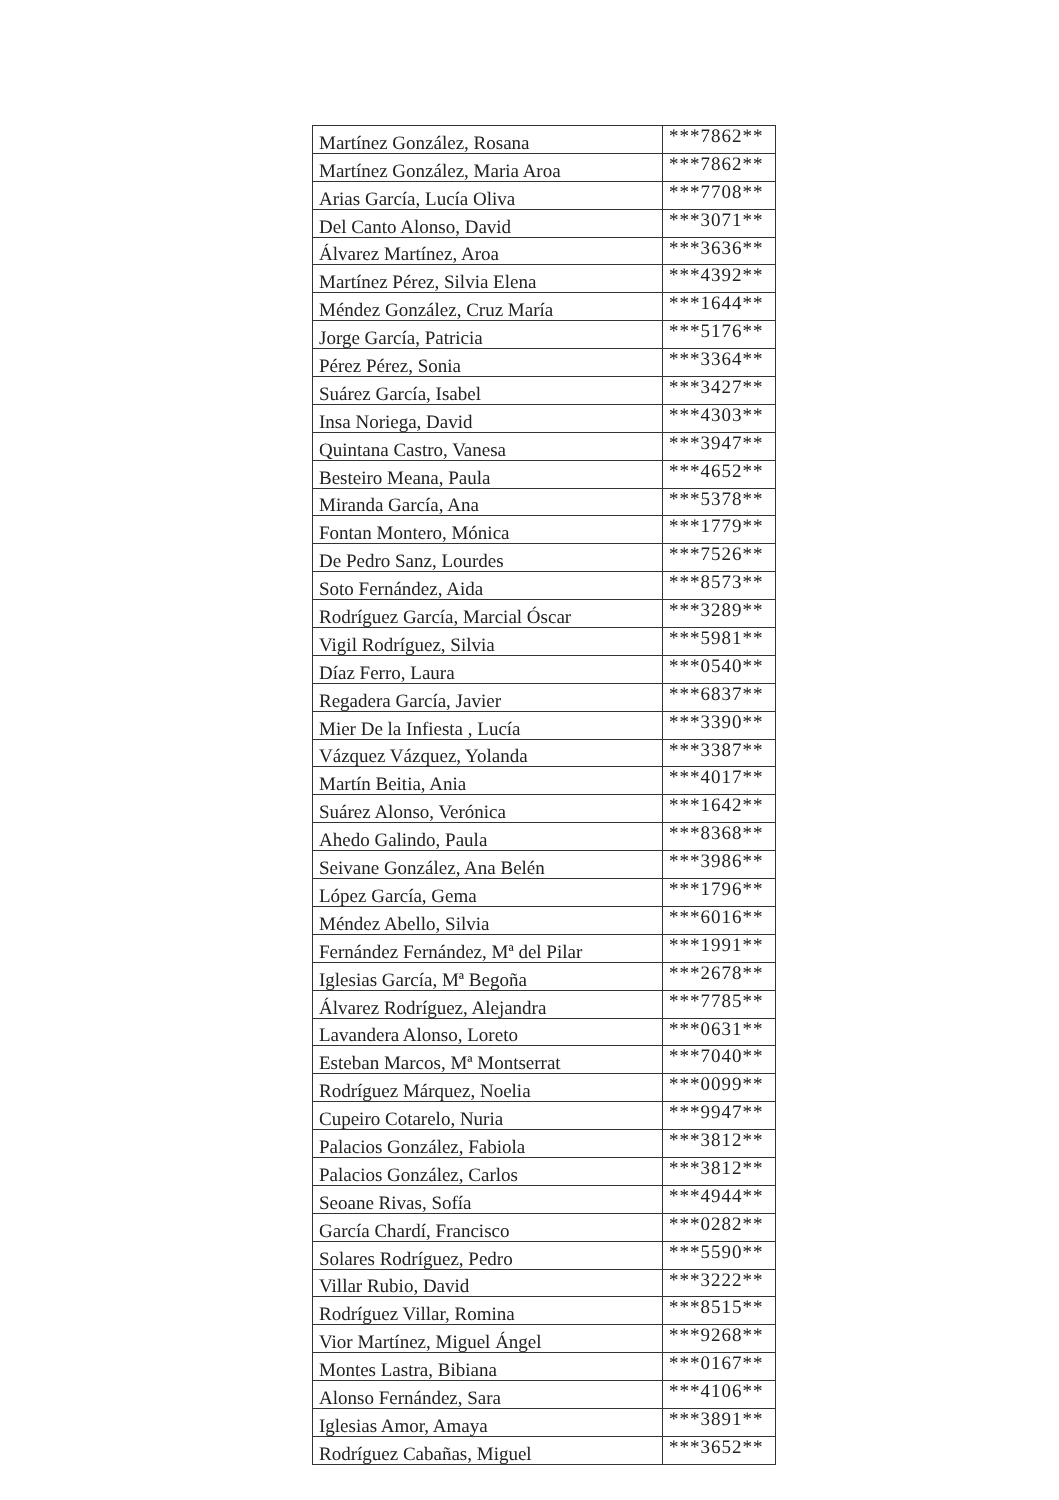| Martínez González, Rosana | ***7862** |
| Martínez González, Maria Aroa | ***7862** |
| Arias García, Lucía Oliva | ***7708** |
| Del Canto Alonso, David | ***3071** |
| Álvarez Martínez, Aroa | ***3636** |
| Martínez Pérez, Silvia Elena | ***4392** |
| Méndez González, Cruz María | ***1644** |
| Jorge García, Patricia | ***5176** |
| Pérez Pérez, Sonia | ***3364** |
| Suárez García, Isabel | ***3427** |
| Insa Noriega, David | ***4303** |
| Quintana Castro, Vanesa | ***3947** |
| Besteiro Meana, Paula | ***4652** |
| Miranda García, Ana | ***5378** |
| Fontan Montero, Mónica | ***1779** |
| De Pedro Sanz, Lourdes | ***7526** |
| Soto Fernández, Aida | ***8573** |
| Rodríguez García, Marcial Óscar | ***3289** |
| Vigil Rodríguez, Silvia | ***5981** |
| Díaz Ferro, Laura | ***0540** |
| Regadera García, Javier | ***6837** |
| Mier De la Infiesta , Lucía | ***3390** |
| Vázquez Vázquez, Yolanda | ***3387** |
| Martín Beitia, Ania | ***4017** |
| Suárez Alonso, Verónica | ***1642** |
| Ahedo Galindo, Paula | ***8368** |
| Seivane González, Ana Belén | ***3986** |
| López García, Gema | ***1796** |
| Méndez Abello, Silvia | ***6016** |
| Fernández Fernández, Mª del Pilar | ***1991** |
| Iglesias García, Mª Begoña | ***2678** |
| Álvarez Rodríguez, Alejandra | ***7785** |
| Lavandera Alonso, Loreto | ***0631** |
| Esteban Marcos, Mª Montserrat | ***7040** |
| Rodríguez Márquez, Noelia | ***0099** |
| Cupeiro Cotarelo, Nuria | ***9947** |
| Palacios González, Fabiola | ***3812** |
| Palacios González, Carlos | ***3812** |
| Seoane Rivas, Sofía | ***4944** |
| García Chardí, Francisco | ***0282** |
| Solares Rodríguez, Pedro | ***5590** |
| Villar Rubio, David | ***3222** |
| Rodríguez Villar, Romina | ***8515** |
| Vior Martínez, Miguel Ángel | ***9268** |
| Montes Lastra, Bibiana | ***0167** |
| Alonso Fernández, Sara | ***4106** |
| Iglesias Amor, Amaya | ***3891** |
| Rodríguez Cabañas, Miguel | ***3652** |